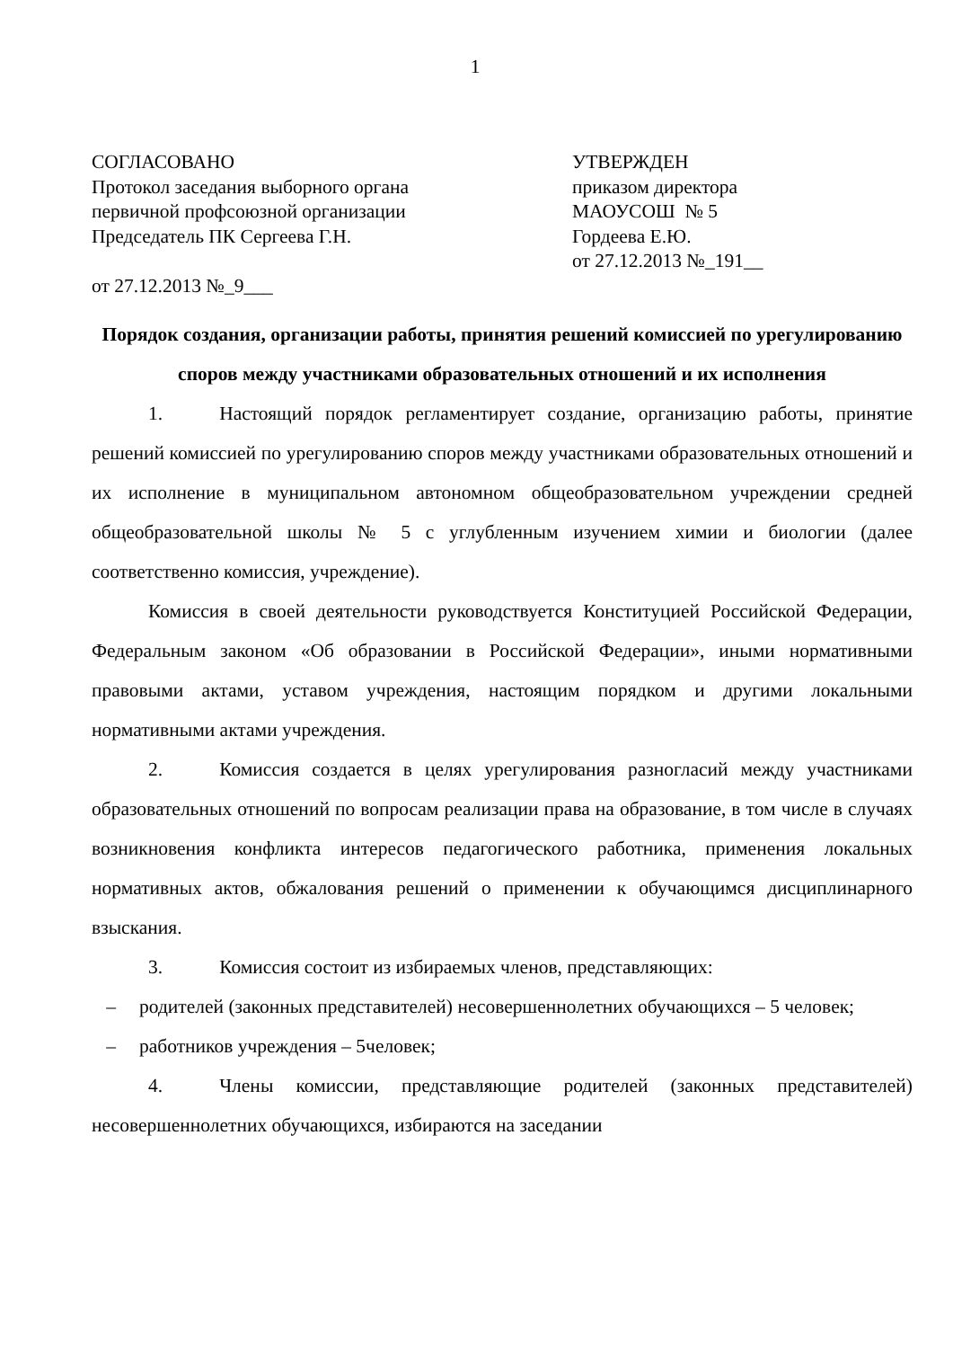1
СОГЛАСОВАНО
Протокол заседания выборного органа
первичной профсоюзной организации
Председатель ПК Сергеева Г.Н.
от 27.12.2013 №_9___
УТВЕРЖДЕН
приказом директора
МАОУСОШ № 5
Гордеева Е.Ю.
от 27.12.2013 №_191__
Порядок создания, организации работы, принятия решений комиссией по урегулированию споров между участниками образовательных отношений и их исполнения
1. Настоящий порядок регламентирует создание, организацию работы, принятие решений комиссией по урегулированию споров между участниками образовательных отношений и их исполнение в муниципальном автономном общеобразовательном учреждении средней общеобразовательной школы № 5 с углубленным изучением химии и биологии (далее соответственно комиссия, учреждение).
Комиссия в своей деятельности руководствуется Конституцией Российской Федерации, Федеральным законом «Об образовании в Российской Федерации», иными нормативными правовыми актами, уставом учреждения, настоящим порядком и другими локальными нормативными актами учреждения.
2. Комиссия создается в целях урегулирования разногласий между участниками образовательных отношений по вопросам реализации права на образование, в том числе в случаях возникновения конфликта интересов педагогического работника, применения локальных нормативных актов, обжалования решений о применении к обучающимся дисциплинарного взыскания.
3. Комиссия состоит из избираемых членов, представляющих:
– родителей (законных представителей) несовершеннолетних обучающихся – 5 человек;
– работников учреждения – 5человек;
4. Члены комиссии, представляющие родителей (законных представителей) несовершеннолетних обучающихся, избираются на заседании